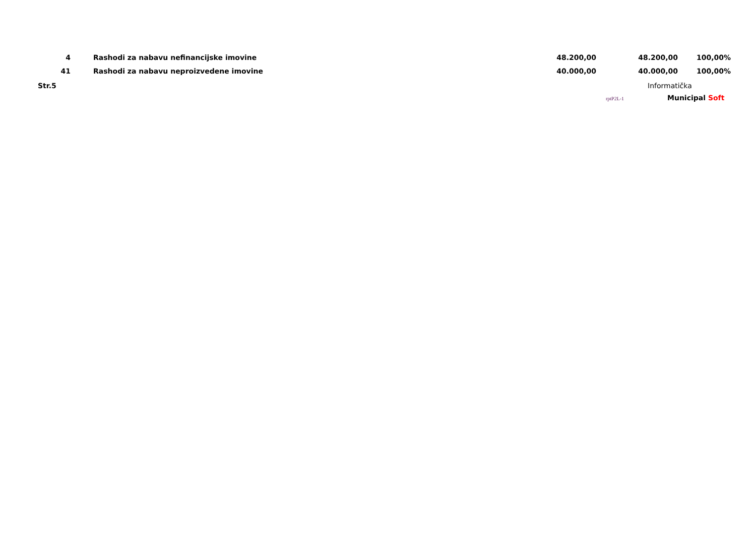| 4 | | Rashodi za nabavu nefinancijske imovine | 48.200,00 | 48.200,00 | 100,00% | |
| 41 | | Rashodi za nabavu neproizvedene imovine | 40.000,00 | 40.000,00 | 100,00% | |
Str.5 Informatička
rptP2L-1
Municipal Soft